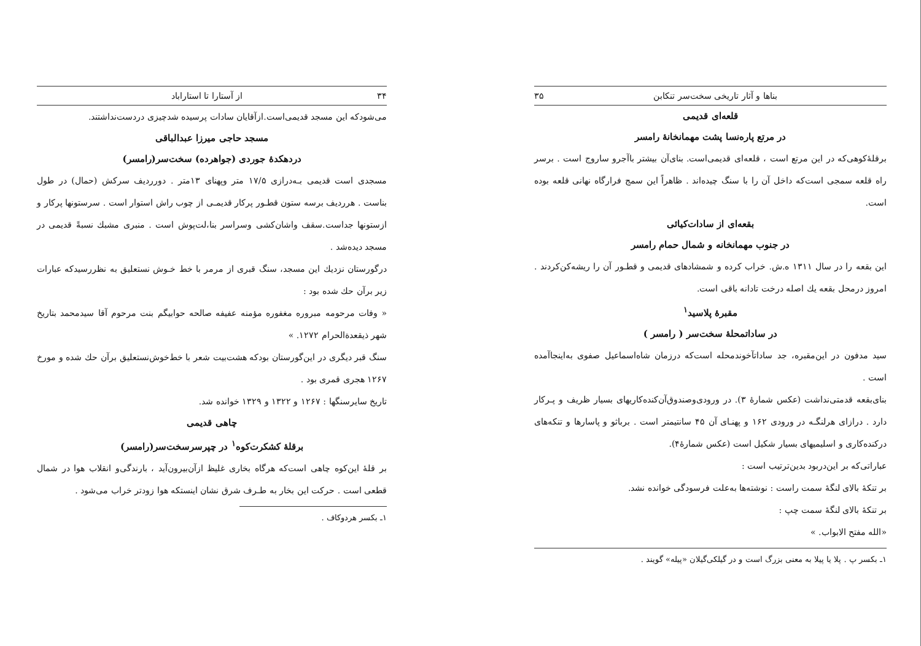۳۴ از آستارا تا استاراباد
می‌شودکه این مسجد قدیمی‌است.ازآقایان سادات پرسیده شدچیزی دردست‌نداشتند.
مسجد حاجی میرزا عبدالباقی
دردهکدهٔ جوردی (جواهرده) سخت‌سر(رامسر)
مسجدی است قدیمی بـه‌درازی ۱۷/۵ متر وپهنای ۱۳متر . دورردیف سرکش (حمال) در طول بناست . هرردیف برسه ستون قطـور پرکار قدیمـی از چوب راش استوار است . سرستونها پرکار و ازستونها جداست.سقف واشان‌کشی وسراسر بنا،لت‌پوش است . منبری مشبك نسبةً قدیمی در مسجد دیده‌شد .
درگورستان نزدیك این مسجد، سنگ قبری از مرمر با خط خـوش نستعلیق به نظررسیدکه عبارات زیر برآن حك شده بود :
« وفات مرحومه مبروره مغفوره مؤمنه عفیفه صالحه حوابیگم بنت مرحوم آقا سیدمحمد بتاریخ شهر ذیقعدةالحرام ۱۲۷۲. »
سنگ قبر دیگری در این‌گورستان بودکه هشت‌بیت شعر با خط‌خوش‌نستعلیق برآن حك شده و مورخ ۱۲۶۷ هجری قمری بود .
تاریخ سایرسنگها : ۱۲۶۷ و ۱۳۲۲ و ۱۳۲۹ خوانده شد.
چاهی قدیمی
برقلهٔ کشکرت‌کوه<sup>۱</sup> در چپرسرسخت‌سر(رامسر)
بر قلهٔ این‌کوه چاهی است‌که هرگاه بخاری غلیظ از‌آن‌بیرون‌آید ، بارندگی‌و انقلاب هوا در شمال قطعی است . حرکت این بخار به طـرف شرق نشان اینستکه هوا زودتر خراب می‌شود .
۱ـ بکسر هردوکاف .
بناها و آثار تاریخی سخت‌سر تنکابن ۳۵
قلعه‌ای قدیمی
در مرتع پاره‌نسا پشت مهمانخانهٔ رامسر
برقلهٔ‌کوهی‌که در این مرتع است ، قلعه‌ای قدیمی‌است. بنای‌آن بیشتر باآجرو ساروج است . برسر راه قلعه سمجی است‌که داخل آن را با سنگ چیده‌اند . ظاهراً این سمج فرارگاه نهانی قلعه بوده است.
بقعه‌ای از سادات‌کیائی
در جنوب مهمانخانه و شمال حمام رامسر
این بقعه را در سال ۱۳۱۱ ه.ش. خراب کرده و شمشادهای قدیمی و قطـور آن را ریشه‌کن‌کردند . امروز درمحل بقعه یك اصله درخت تادانه باقی است.
مقبرهٔ پلاسید<sup>۱</sup>
در ساداتمحلهٔ سخت‌سر ( رامسر )
سید مدفون در این‌مقبره، جد ساداتآخوندمحله است‌که درزمان شاه‌اسماعیل صفوی به‌اینجاآمده است .
بنای‌بقعه قدمتی‌نداشت (عکس شمارهٔ ۳). در ورودی‌وصندوق‌آن‌کنده‌کاریهای بسیار ظریف و پـرکار دارد . درازای هرلنگـه در ورودی ۱۶۲ و پهنـای آن ۴۵ سانتیمتر است . برباثو و پاسارها و تنکه‌های درکنده‌کاری و اسلیمیهای بسیار شکیل است (عکس شمارهٔ۴).
عباراتی‌که بر این‌دربود بدین‌ترتیب است :
بر تنکهٔ بالای لنگهٔ سمت راست : نوشته‌ها به‌علت فرسودگی خوانده نشد.
بر تنکهٔ بالای لنگهٔ سمت چپ :
«الله مفتح الابواب. »
۱ـ بکسر پ . پلا یا پیلا به معنی بزرگ است و در گیلکی‌گیلان «پیله» گویند .